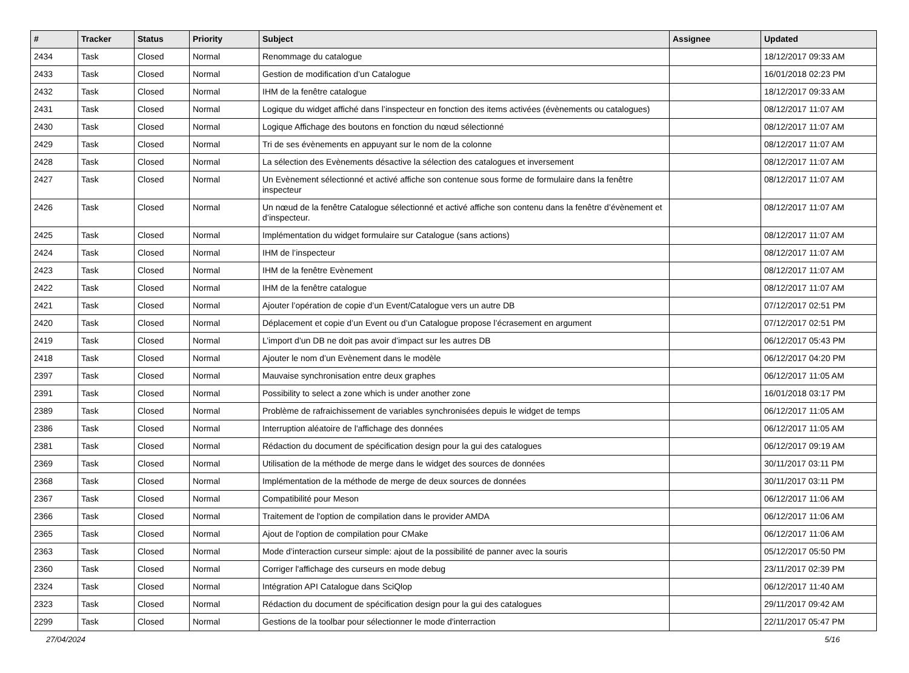| # | Tracker | Status | Priority | Subject | Assignee | Updated |
| --- | --- | --- | --- | --- | --- | --- |
| 2434 | Task | Closed | Normal | Renommage du catalogue | | 18/12/2017 09:33 AM |
| 2433 | Task | Closed | Normal | Gestion de modification d’un Catalogue | | 16/01/2018 02:23 PM |
| 2432 | Task | Closed | Normal | IHM de la fenêtre catalogue | | 18/12/2017 09:33 AM |
| 2431 | Task | Closed | Normal | Logique du widget affiché dans l’inspecteur en fonction des items activées (évènements ou catalogues) | | 08/12/2017 11:07 AM |
| 2430 | Task | Closed | Normal | Logique Affichage des boutons en fonction du nœud sélectionné | | 08/12/2017 11:07 AM |
| 2429 | Task | Closed | Normal | Tri de ses évènements en appuyant sur le nom de la colonne | | 08/12/2017 11:07 AM |
| 2428 | Task | Closed | Normal | La sélection des Evènements désactive la sélection des catalogues et inversement | | 08/12/2017 11:07 AM |
| 2427 | Task | Closed | Normal | Un Evènement sélectionné et activé affiche son contenue sous forme de formulaire dans la fenêtre inspecteur | | 08/12/2017 11:07 AM |
| 2426 | Task | Closed | Normal | Un nœud de la fenêtre Catalogue sélectionné et activé affiche son contenu dans la fenêtre d’évènement et d’inspecteur. | | 08/12/2017 11:07 AM |
| 2425 | Task | Closed | Normal | Implémentation du widget formulaire sur Catalogue (sans actions) | | 08/12/2017 11:07 AM |
| 2424 | Task | Closed | Normal | IHM de l’inspecteur | | 08/12/2017 11:07 AM |
| 2423 | Task | Closed | Normal | IHM de la fenêtre Evènement | | 08/12/2017 11:07 AM |
| 2422 | Task | Closed | Normal | IHM de la fenêtre catalogue | | 08/12/2017 11:07 AM |
| 2421 | Task | Closed | Normal | Ajouter l’opération de copie d’un Event/Catalogue vers un autre DB | | 07/12/2017 02:51 PM |
| 2420 | Task | Closed | Normal | Déplacement et copie d’un Event ou d’un Catalogue propose l’écrasement en argument | | 07/12/2017 02:51 PM |
| 2419 | Task | Closed | Normal | L’import d’un DB ne doit pas avoir d’impact sur les autres DB | | 06/12/2017 05:43 PM |
| 2418 | Task | Closed | Normal | Ajouter le nom d’un Evènement dans le modèle | | 06/12/2017 04:20 PM |
| 2397 | Task | Closed | Normal | Mauvaise synchronisation entre deux graphes | | 06/12/2017 11:05 AM |
| 2391 | Task | Closed | Normal | Possibility to select a zone which is under another zone | | 16/01/2018 03:17 PM |
| 2389 | Task | Closed | Normal | Problème de rafraichissement de variables synchronisées depuis le widget de temps | | 06/12/2017 11:05 AM |
| 2386 | Task | Closed | Normal | Interruption aléatoire de l'affichage des données | | 06/12/2017 11:05 AM |
| 2381 | Task | Closed | Normal | Rédaction du document de spécification design pour la gui des catalogues | | 06/12/2017 09:19 AM |
| 2369 | Task | Closed | Normal | Utilisation de la méthode de merge dans le widget des sources de données | | 30/11/2017 03:11 PM |
| 2368 | Task | Closed | Normal | Implémentation de la méthode de merge de deux sources de données | | 30/11/2017 03:11 PM |
| 2367 | Task | Closed | Normal | Compatibilité pour Meson | | 06/12/2017 11:06 AM |
| 2366 | Task | Closed | Normal | Traitement de l'option de compilation dans le provider AMDA | | 06/12/2017 11:06 AM |
| 2365 | Task | Closed | Normal | Ajout de l'option de compilation pour CMake | | 06/12/2017 11:06 AM |
| 2363 | Task | Closed | Normal | Mode d’interaction curseur simple: ajout de la possibilité de panner avec la souris | | 05/12/2017 05:50 PM |
| 2360 | Task | Closed | Normal | Corriger l'affichage des curseurs en mode debug | | 23/11/2017 02:39 PM |
| 2324 | Task | Closed | Normal | Intégration API Catalogue dans SciQlop | | 06/12/2017 11:40 AM |
| 2323 | Task | Closed | Normal | Rédaction du document de spécification design pour la gui des catalogues | | 29/11/2017 09:42 AM |
| 2299 | Task | Closed | Normal | Gestions de la toolbar pour sélectionner le mode d'interraction | | 22/11/2017 05:47 PM |
27/04/2024 5/16